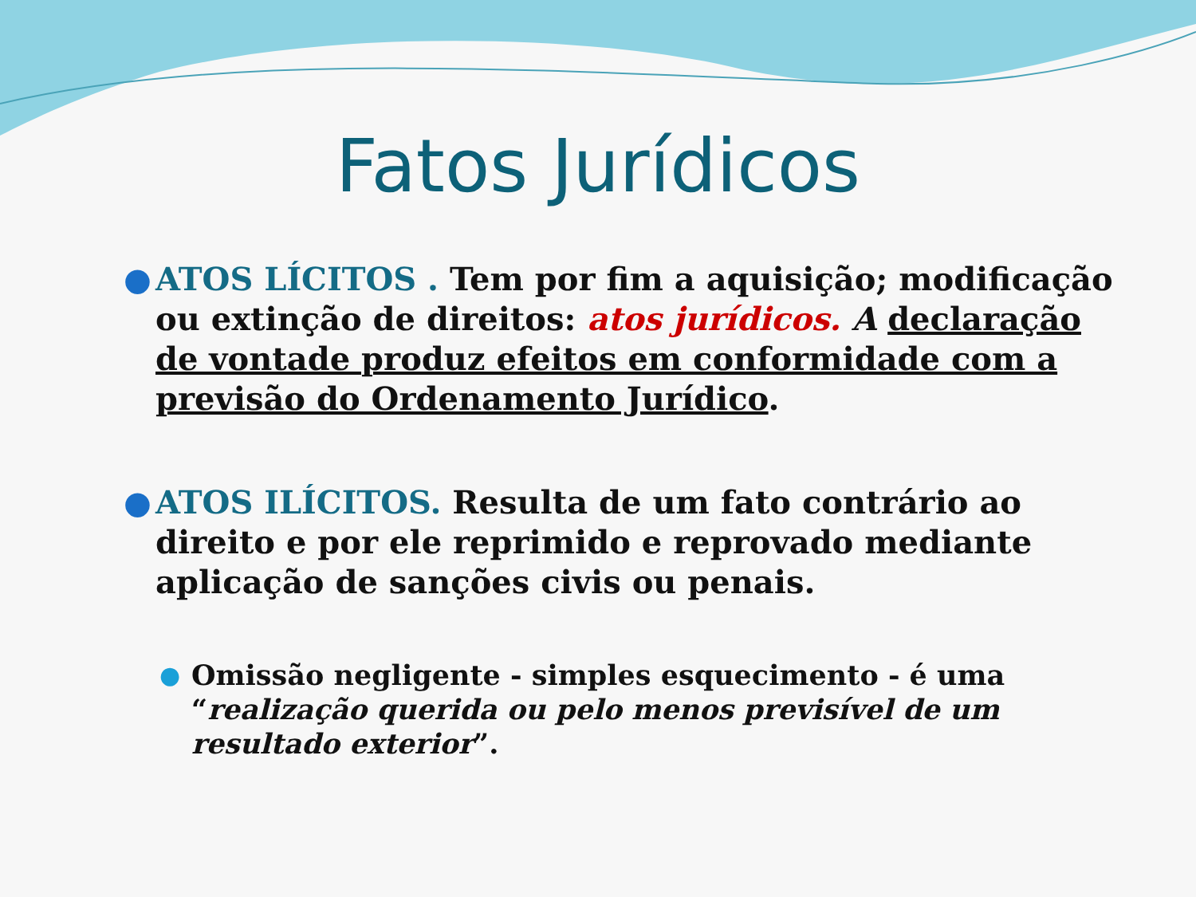Fatos Jurídicos
● ATOS LÍCITOS . Tem por fim a aquisição; modificação ou extinção de direitos: atos jurídicos. A declaração de vontade produz efeitos em conformidade com a previsão do Ordenamento Jurídico.
● ATOS ILÍCITOS. Resulta de um fato contrário ao direito e por ele reprimido e reprovado mediante aplicação de sanções civis ou penais.
● Omissão negligente - simples esquecimento - é uma “realização querida ou pelo menos previsível de um resultado exterior”.